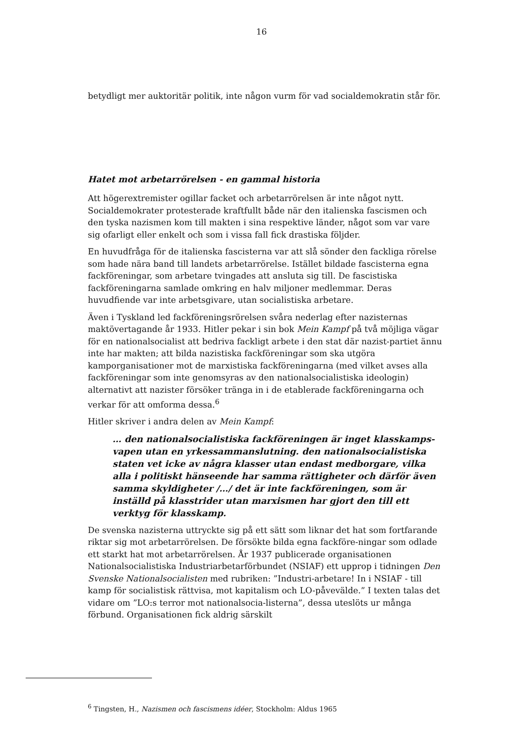16
betydligt mer auktoritär politik, inte någon vurm för vad socialdemokratin står för.
Hatet mot arbetarrörelsen - en gammal historia
Att högerextremister ogillar facket och arbetarrörelsen är inte något nytt. Socialdemokrater protesterade kraftfullt både när den italienska fascismen och den tyska nazismen kom till makten i sina respektive länder, något som var vare sig ofarligt eller enkelt och som i vissa fall fick drastiska följder.
En huvudfråga för de italienska fascisterna var att slå sönder den fackliga rörelse som hade nära band till landets arbetarrörelse. Istället bildade fascisterna egna fackföreningar, som arbetare tvingades att ansluta sig till. De fascistiska fackföreningarna samlade omkring en halv miljoner medlemmar. Deras huvudfiende var inte arbetsgivare, utan socialistiska arbetare.
Även i Tyskland led fackföreningsrörelsen svåra nederlag efter nazisternas maktövertagande år 1933. Hitler pekar i sin bok Mein Kampf på två möjliga vägar för en nationalsocialist att bedriva fackligt arbete i den stat där nazist-partiet ännu inte har makten; att bilda nazistiska fackföreningar som ska utgöra kamporganisationer mot de marxistiska fackföreningarna (med vilket avses alla fackföreningar som inte genomsyras av den nationalsocialistiska ideologin) alternativt att nazister försöker tränga in i de etablerade fackföreningarna och verkar för att omforma dessa.<sup>6</sup>
Hitler skriver i andra delen av Mein Kampf:
… den nationalsocialistiska fackföreningen är inget klasskamps-vapen utan en yrkessammanslutning. den nationalsocialistiska staten vet icke av några klasser utan endast medborgare, vilka alla i politiskt hänseende har samma rättigheter och därför även samma skyldigheter /…/ det är inte fackföreningen, som är inställd på klasstrider utan marxismen har gjort den till ett verktyg för klasskamp.
De svenska nazisterna uttryckte sig på ett sätt som liknar det hat som fortfarande riktar sig mot arbetarrörelsen. De försökte bilda egna fackföre-ningar som odlade ett starkt hat mot arbetarrörelsen. År 1937 publicerade organisationen Nationalsocialistiska Industriarbetarförbundet (NSIAF) ett upprop i tidningen Den Svenske Nationalsocialisten med rubriken: ”Industri-arbetare! In i NSIAF - till kamp för socialistisk rättvisa, mot kapitalism och LO-påvevälde.” I texten talas det vidare om ”LO:s terror mot nationalsocia-listerna”, dessa uteslöts ur många förbund. Organisationen fick aldrig särskilt
<sup>6</sup> Tingsten, H., Nazismen och fascismens idéer, Stockholm: Aldus 1965